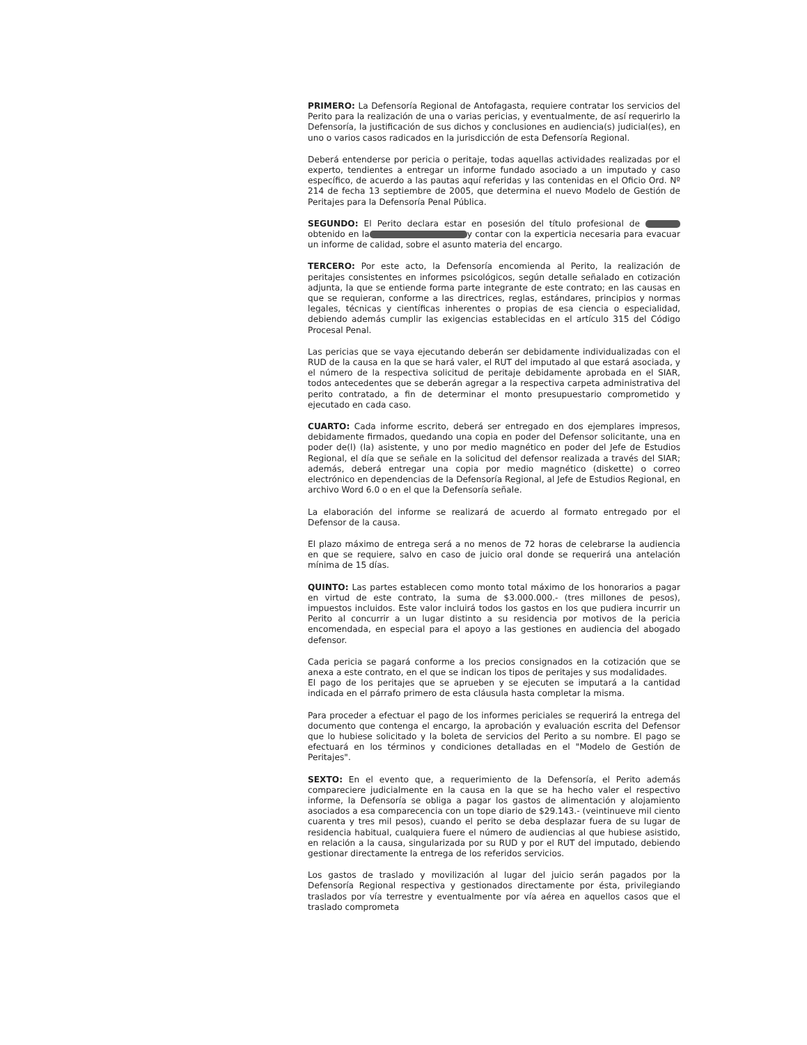PRIMERO: La Defensoría Regional de Antofagasta, requiere contratar los servicios del Perito para la realización de una o varias pericias, y eventualmente, de así requerirlo la Defensoría, la justificación de sus dichos y conclusiones en audiencia(s) judicial(es), en uno o varios casos radicados en la jurisdicción de esta Defensoría Regional.
Deberá entenderse por pericia o peritaje, todas aquellas actividades realizadas por el experto, tendientes a entregar un informe fundado asociado a un imputado y caso específico, de acuerdo a las pautas aquí referidas y las contenidas en el Oficio Ord. Nº 214 de fecha 13 septiembre de 2005, que determina el nuevo Modelo de Gestión de Peritajes para la Defensoría Penal Pública.
SEGUNDO: El Perito declara estar en posesión del título profesional de obtenido en la y contar con la experticia necesaria para evacuar un informe de calidad, sobre el asunto materia del encargo.
TERCERO: Por este acto, la Defensoría encomienda al Perito, la realización de peritajes consistentes en informes psicológicos, según detalle señalado en cotización adjunta, la que se entiende forma parte integrante de este contrato; en las causas en que se requieran, conforme a las directrices, reglas, estándares, principios y normas legales, técnicas y científicas inherentes o propias de esa ciencia o especialidad, debiendo además cumplir las exigencias establecidas en el artículo 315 del Código Procesal Penal.
Las pericias que se vaya ejecutando deberán ser debidamente individualizadas con el RUD de la causa en la que se hará valer, el RUT del imputado al que estará asociada, y el número de la respectiva solicitud de peritaje debidamente aprobada en el SIAR, todos antecedentes que se deberán agregar a la respectiva carpeta administrativa del perito contratado, a fin de determinar el monto presupuestario comprometido y ejecutado en cada caso.
CUARTO: Cada informe escrito, deberá ser entregado en dos ejemplares impresos, debidamente firmados, quedando una copia en poder del Defensor solicitante, una en poder de(l) (la) asistente, y uno por medio magnético en poder del Jefe de Estudios Regional, el día que se señale en la solicitud del defensor realizada a través del SIAR; además, deberá entregar una copia por medio magnético (diskette) o correo electrónico en dependencias de la Defensoría Regional, al Jefe de Estudios Regional, en archivo Word 6.0 o en el que la Defensoría señale.
La elaboración del informe se realizará de acuerdo al formato entregado por el Defensor de la causa.
El plazo máximo de entrega será a no menos de 72 horas de celebrarse la audiencia en que se requiere, salvo en caso de juicio oral donde se requerirá una antelación mínima de 15 días.
QUINTO: Las partes establecen como monto total máximo de los honorarios a pagar en virtud de este contrato, la suma de $3.000.000.- (tres millones de pesos), impuestos incluidos. Este valor incluirá todos los gastos en los que pudiera incurrir un Perito al concurrir a un lugar distinto a su residencia por motivos de la pericia encomendada, en especial para el apoyo a las gestiones en audiencia del abogado defensor.
Cada pericia se pagará conforme a los precios consignados en la cotización que se anexa a este contrato, en el que se indican los tipos de peritajes y sus modalidades.
El pago de los peritajes que se aprueben y se ejecuten se imputará a la cantidad indicada en el párrafo primero de esta cláusula hasta completar la misma.
Para proceder a efectuar el pago de los informes periciales se requerirá la entrega del documento que contenga el encargo, la aprobación y evaluación escrita del Defensor que lo hubiese solicitado y la boleta de servicios del Perito a su nombre. El pago se efectuará en los términos y condiciones detalladas en el "Modelo de Gestión de Peritajes".
SEXTO: En el evento que, a requerimiento de la Defensoría, el Perito además compareciere judicialmente en la causa en la que se ha hecho valer el respectivo informe, la Defensoría se obliga a pagar los gastos de alimentación y alojamiento asociados a esa comparecencia con un tope diario de $29.143.- (veintinueve mil ciento cuarenta y tres mil pesos), cuando el perito se deba desplazar fuera de su lugar de residencia habitual, cualquiera fuere el número de audiencias al que hubiese asistido, en relación a la causa, singularizada por su RUD y por el RUT del imputado, debiendo gestionar directamente la entrega de los referidos servicios.
Los gastos de traslado y movilización al lugar del juicio serán pagados por la Defensoría Regional respectiva y gestionados directamente por ésta, privilegiando traslados por vía terrestre y eventualmente por vía aérea en aquellos casos que el traslado comprometa